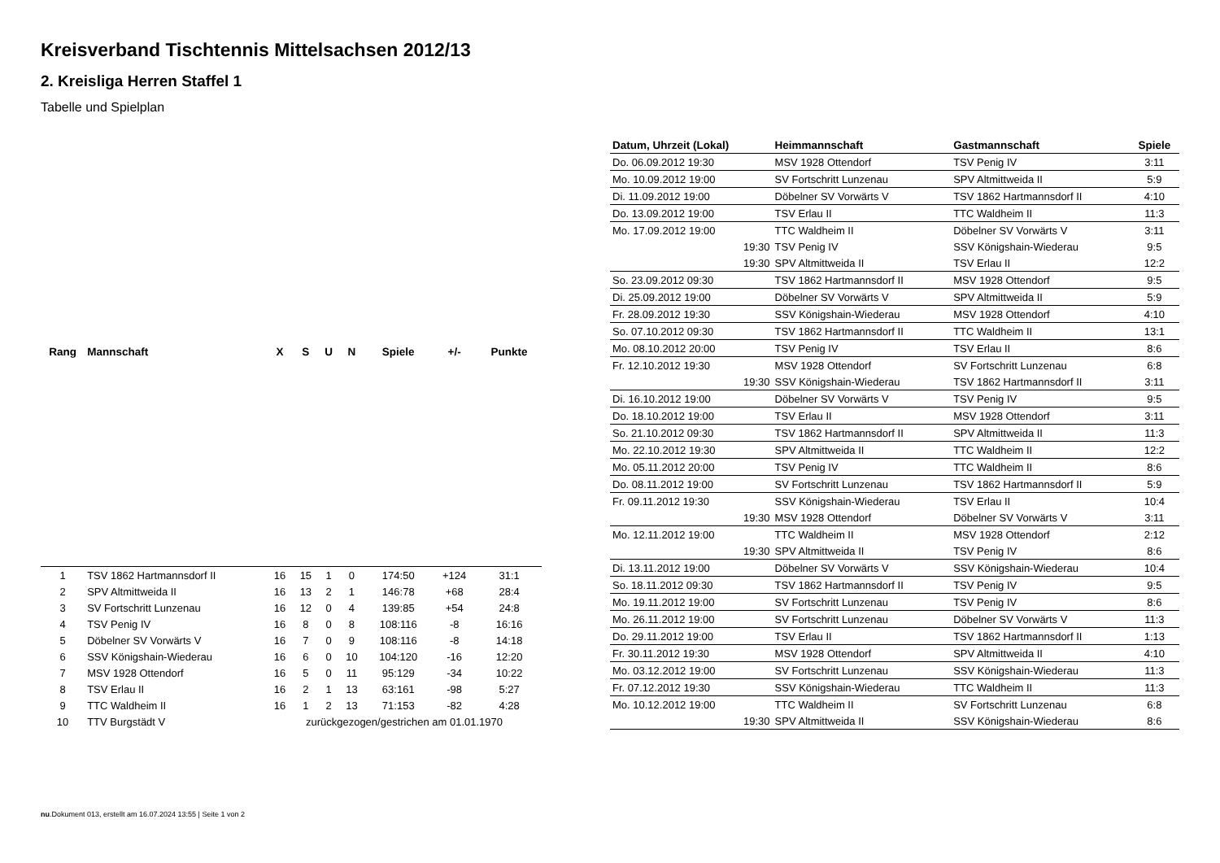Kreisverband Tischtennis Mittelsachsen 2012/13
2. Kreisliga Herren Staffel 1
Tabelle und Spielplan
| Rang | Mannschaft | X | S | U | N | Spiele | +/- | Punkte |
| --- | --- | --- | --- | --- | --- | --- | --- | --- |
| 1 | TSV 1862 Hartmannsdorf II | 16 | 15 | 1 | 0 | 174:50 | +124 | 31:1 |
| 2 | SPV Altmittweida II | 16 | 13 | 2 | 1 | 146:78 | +68 | 28:4 |
| 3 | SV Fortschritt Lunzenau | 16 | 12 | 0 | 4 | 139:85 | +54 | 24:8 |
| 4 | TSV Penig IV | 16 | 8 | 0 | 8 | 108:116 | -8 | 16:16 |
| 5 | Döbelner SV Vorwärts V | 16 | 7 | 0 | 9 | 108:116 | -8 | 14:18 |
| 6 | SSV Königshain-Wiederau | 16 | 6 | 0 | 10 | 104:120 | -16 | 12:20 |
| 7 | MSV 1928 Ottendorf | 16 | 5 | 0 | 11 | 95:129 | -34 | 10:22 |
| 8 | TSV Erlau II | 16 | 2 | 1 | 13 | 63:161 | -98 | 5:27 |
| 9 | TTC Waldheim II | 16 | 1 | 2 | 13 | 71:153 | -82 | 4:28 |
| 10 | TTV Burgstädt V | zurückgezogen/gestrichen am 01.01.1970 | | | | | | |
| Datum, Uhrzeit (Lokal) | Heimmannschaft | Gastmannschaft | Spiele |
| --- | --- | --- | --- |
| Do. 06.09.2012 19:30 | MSV 1928 Ottendorf | TSV Penig IV | 3:11 |
| Mo. 10.09.2012 19:00 | SV Fortschritt Lunzenau | SPV Altmittweida II | 5:9 |
| Di. 11.09.2012 19:00 | Döbelner SV Vorwärts V | TSV 1862 Hartmannsdorf II | 4:10 |
| Do. 13.09.2012 19:00 | TSV Erlau II | TTC Waldheim II | 11:3 |
| Mo. 17.09.2012 19:00 | TTC Waldheim II | Döbelner SV Vorwärts V | 3:11 |
| 19:30 | TSV Penig IV | SSV Königshain-Wiederau | 9:5 |
| 19:30 | SPV Altmittweida II | TSV Erlau II | 12:2 |
| So. 23.09.2012 09:30 | TSV 1862 Hartmannsdorf II | MSV 1928 Ottendorf | 9:5 |
| Di. 25.09.2012 19:00 | Döbelner SV Vorwärts V | SPV Altmittweida II | 5:9 |
| Fr. 28.09.2012 19:30 | SSV Königshain-Wiederau | MSV 1928 Ottendorf | 4:10 |
| So. 07.10.2012 09:30 | TSV 1862 Hartmannsdorf II | TTC Waldheim II | 13:1 |
| Mo. 08.10.2012 20:00 | TSV Penig IV | TSV Erlau II | 8:6 |
| Fr. 12.10.2012 19:30 | MSV 1928 Ottendorf | SV Fortschritt Lunzenau | 6:8 |
| 19:30 | SSV Königshain-Wiederau | TSV 1862 Hartmannsdorf II | 3:11 |
| Di. 16.10.2012 19:00 | Döbelner SV Vorwärts V | TSV Penig IV | 9:5 |
| Do. 18.10.2012 19:00 | TSV Erlau II | MSV 1928 Ottendorf | 3:11 |
| So. 21.10.2012 09:30 | TSV 1862 Hartmannsdorf II | SPV Altmittweida II | 11:3 |
| Mo. 22.10.2012 19:30 | SPV Altmittweida II | TTC Waldheim II | 12:2 |
| Mo. 05.11.2012 20:00 | TSV Penig IV | TTC Waldheim II | 8:6 |
| Do. 08.11.2012 19:00 | SV Fortschritt Lunzenau | TSV 1862 Hartmannsdorf II | 5:9 |
| Fr. 09.11.2012 19:30 | SSV Königshain-Wiederau | TSV Erlau II | 10:4 |
| 19:30 | MSV 1928 Ottendorf | Döbelner SV Vorwärts V | 3:11 |
| Mo. 12.11.2012 19:00 | TTC Waldheim II | MSV 1928 Ottendorf | 2:12 |
| 19:30 | SPV Altmittweida II | TSV Penig IV | 8:6 |
| Di. 13.11.2012 19:00 | Döbelner SV Vorwärts V | SSV Königshain-Wiederau | 10:4 |
| So. 18.11.2012 09:30 | TSV 1862 Hartmannsdorf II | TSV Penig IV | 9:5 |
| Mo. 19.11.2012 19:00 | SV Fortschritt Lunzenau | TSV Penig IV | 8:6 |
| Mo. 26.11.2012 19:00 | SV Fortschritt Lunzenau | Döbelner SV Vorwärts V | 11:3 |
| Do. 29.11.2012 19:00 | TSV Erlau II | TSV 1862 Hartmannsdorf II | 1:13 |
| Fr. 30.11.2012 19:30 | MSV 1928 Ottendorf | SPV Altmittweida II | 4:10 |
| Mo. 03.12.2012 19:00 | SV Fortschritt Lunzenau | SSV Königshain-Wiederau | 11:3 |
| Fr. 07.12.2012 19:30 | SSV Königshain-Wiederau | TTC Waldheim II | 11:3 |
| Mo. 10.12.2012 19:00 | TTC Waldheim II | SV Fortschritt Lunzenau | 6:8 |
| 19:30 | SPV Altmittweida II | SSV Königshain-Wiederau | 8:6 |
nu.Dokument 013, erstellt am 16.07.2024 13:55 | Seite 1 von 2